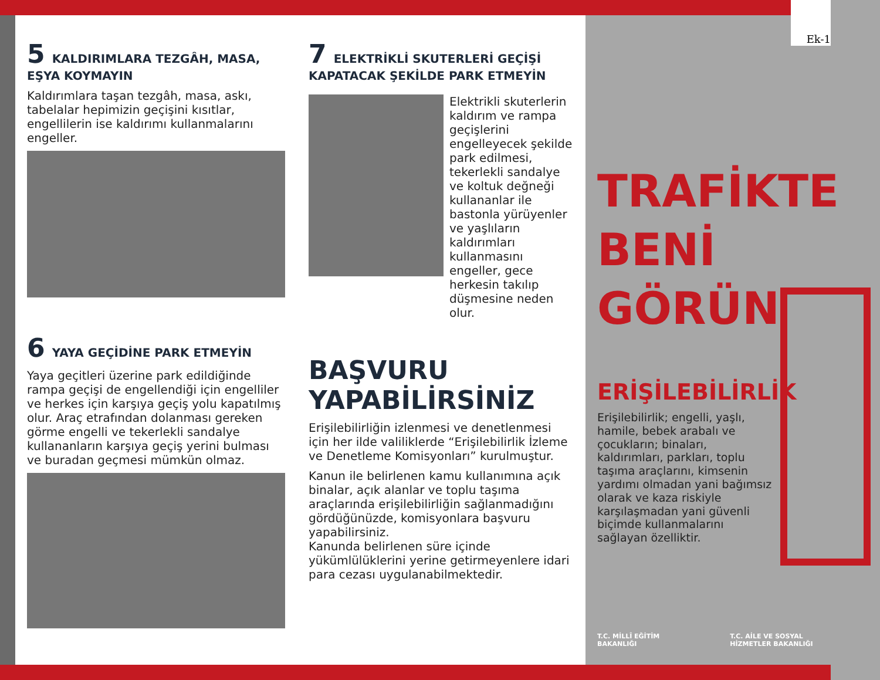5 KALDIRIMLARA TEZGÂH, MASA, EŞYA KOYMAYIN
Kaldırımlara taşan tezgâh, masa, askı, tabelalar hepimizin geçişini kısıtlar, engellilerin ise kaldırımı kullanmalarını engeller.
6 YAYA GEÇİDİNE PARK ETMEYİN
Yaya geçitleri üzerine park edildiğinde rampa geçişi de engellendiği için engelliler ve herkes için karşıya geçiş yolu kapatılmış olur. Araç etrafından dolanması gereken görme engelli ve tekerlekli sandalye kullananların karşıya geçiş yerini bulması ve buradan geçmesi mümkün olmaz.
7 ELEKTRİKLİ SKUTERLERİ GEÇİŞİ KAPATACAK ŞEKİLDE PARK ETMEYİN
Elektrikli skuterlerin kaldırım ve rampa geçişlerini engelleyecek şekilde park edilmesi, tekerlekli sandalye ve koltuk değneği kullananlar ile bastonla yürüyenler ve yaşlıların kaldırımları kullanmasını engeller, gece herkesin takılıp düşmesine neden olur.
BAŞVURU
YAPABİLİRSİNİZ
Erişilebilirliğin izlenmesi ve denetlenmesi için her ilde valiliklerde “Erişilebilirlik İzleme ve Denetleme Komisyonları” kurulmuştur.
Kanun ile belirlenen kamu kullanımına açık binalar, açık alanlar ve toplu taşıma araçlarında erişilebilirliğin sağlanmadığını gördüğünüzde, komisyonlara başvuru yapabilirsiniz.
Kanunda belirlenen süre içinde yükümlülüklerini yerine getirmeyenlere idari para cezası uygulanabilmektedir.
TRAFİKTE
BENİ
GÖRÜN
ERİŞİLEBİLİRLİK
Erişilebilirlik; engelli, yaşlı, hamile, bebek arabalı ve çocukların; binaları, kaldırımları, parkları, toplu taşıma araçlarını, kimsenin yardımı olmadan yani bağımsız olarak ve kaza riskiyle karşılaşmadan yani güvenli biçimde kullanmalarını sağlayan özelliktir.
T.C. MİLLÎ EĞİTİM
BAKANLIĞI T.C. AİLE VE SOSYAL
HİZMETLER BAKANLIĞI
Ek-1